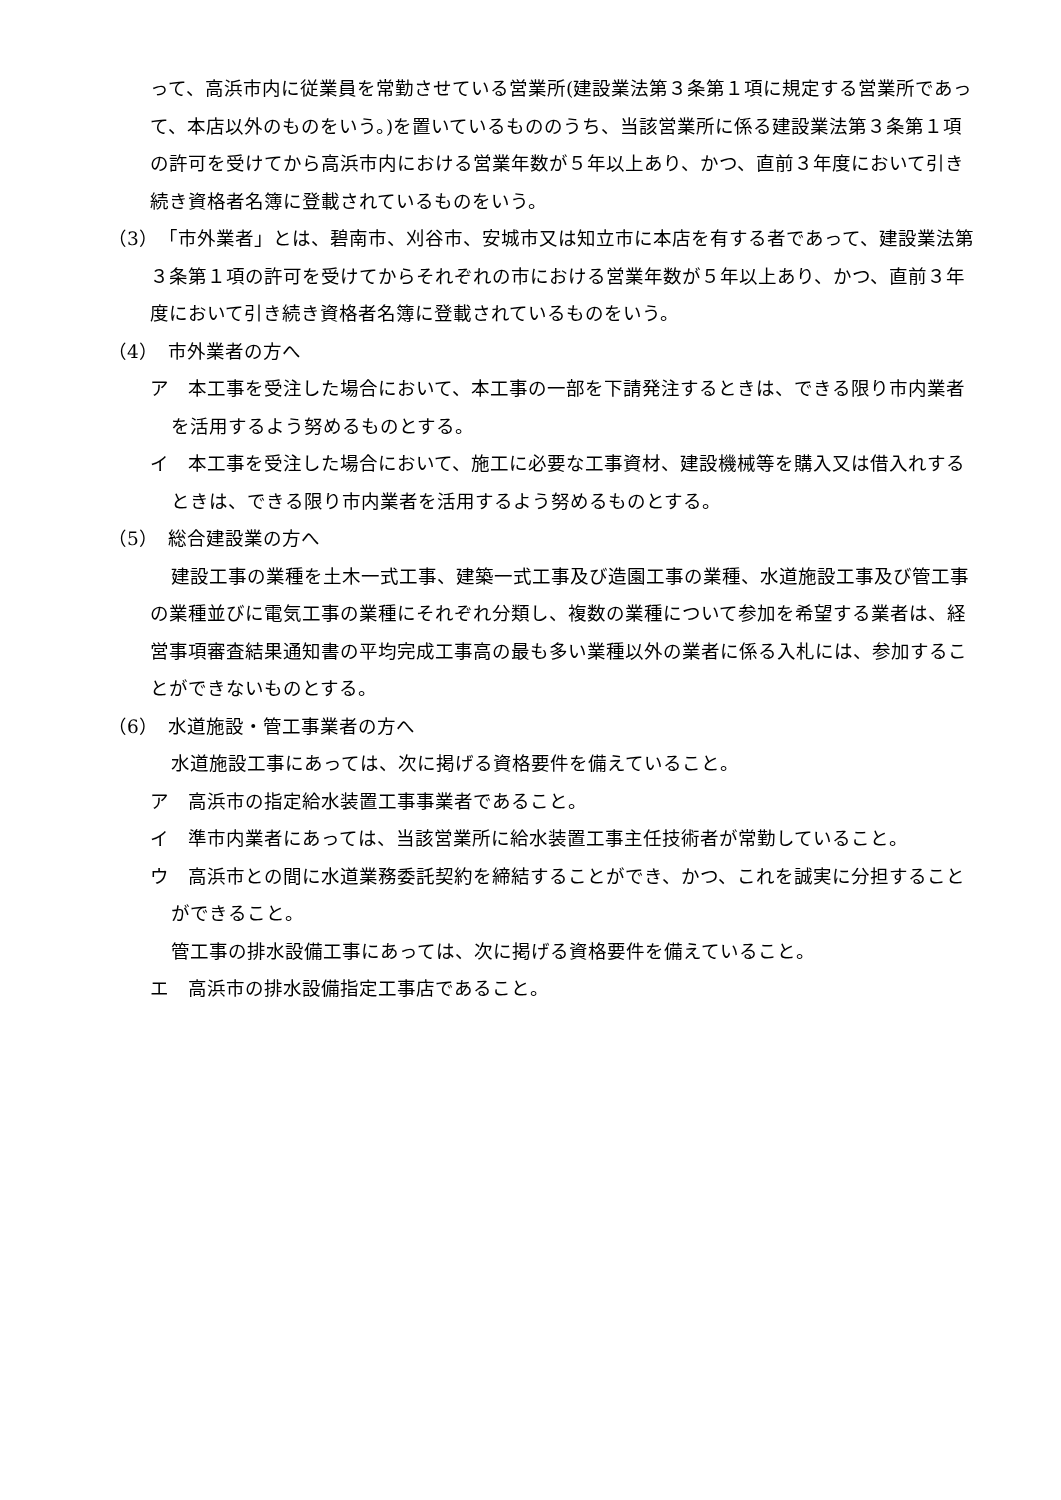って、高浜市内に従業員を常勤させている営業所(建設業法第３条第１項に規定する営業所であって、本店以外のものをいう。)を置いているもののうち、当該営業所に係る建設業法第３条第１項の許可を受けてから高浜市内における営業年数が５年以上あり、かつ、直前３年度において引き続き資格者名簿に登載されているものをいう。
（3）　「市外業者」とは、碧南市、刈谷市、安城市又は知立市に本店を有する者であって、建設業法第３条第１項の許可を受けてからそれぞれの市における営業年数が５年以上あり、かつ、直前３年度において引き続き資格者名簿に登載されているものをいう。
（4）　市外業者の方へ
ア　本工事を受注した場合において、本工事の一部を下請発注するときは、できる限り市内業者を活用するよう努めるものとする。
イ　本工事を受注した場合において、施工に必要な工事資材、建設機械等を購入又は借入れするときは、できる限り市内業者を活用するよう努めるものとする。
（5）　総合建設業の方へ
建設工事の業種を土木一式工事、建築一式工事及び造園工事の業種、水道施設工事及び管工事の業種並びに電気工事の業種にそれぞれ分類し、複数の業種について参加を希望する業者は、経営事項審査結果通知書の平均完成工事高の最も多い業種以外の業者に係る入札には、参加することができないものとする。
（6）　水道施設・管工事業者の方へ
水道施設工事にあっては、次に掲げる資格要件を備えていること。
ア　高浜市の指定給水装置工事事業者であること。
イ　準市内業者にあっては、当該営業所に給水装置工事主任技術者が常勤していること。
ウ　高浜市との間に水道業務委託契約を締結することができ、かつ、これを誠実に分担することができること。
管工事の排水設備工事にあっては、次に掲げる資格要件を備えていること。
エ　高浜市の排水設備指定工事店であること。